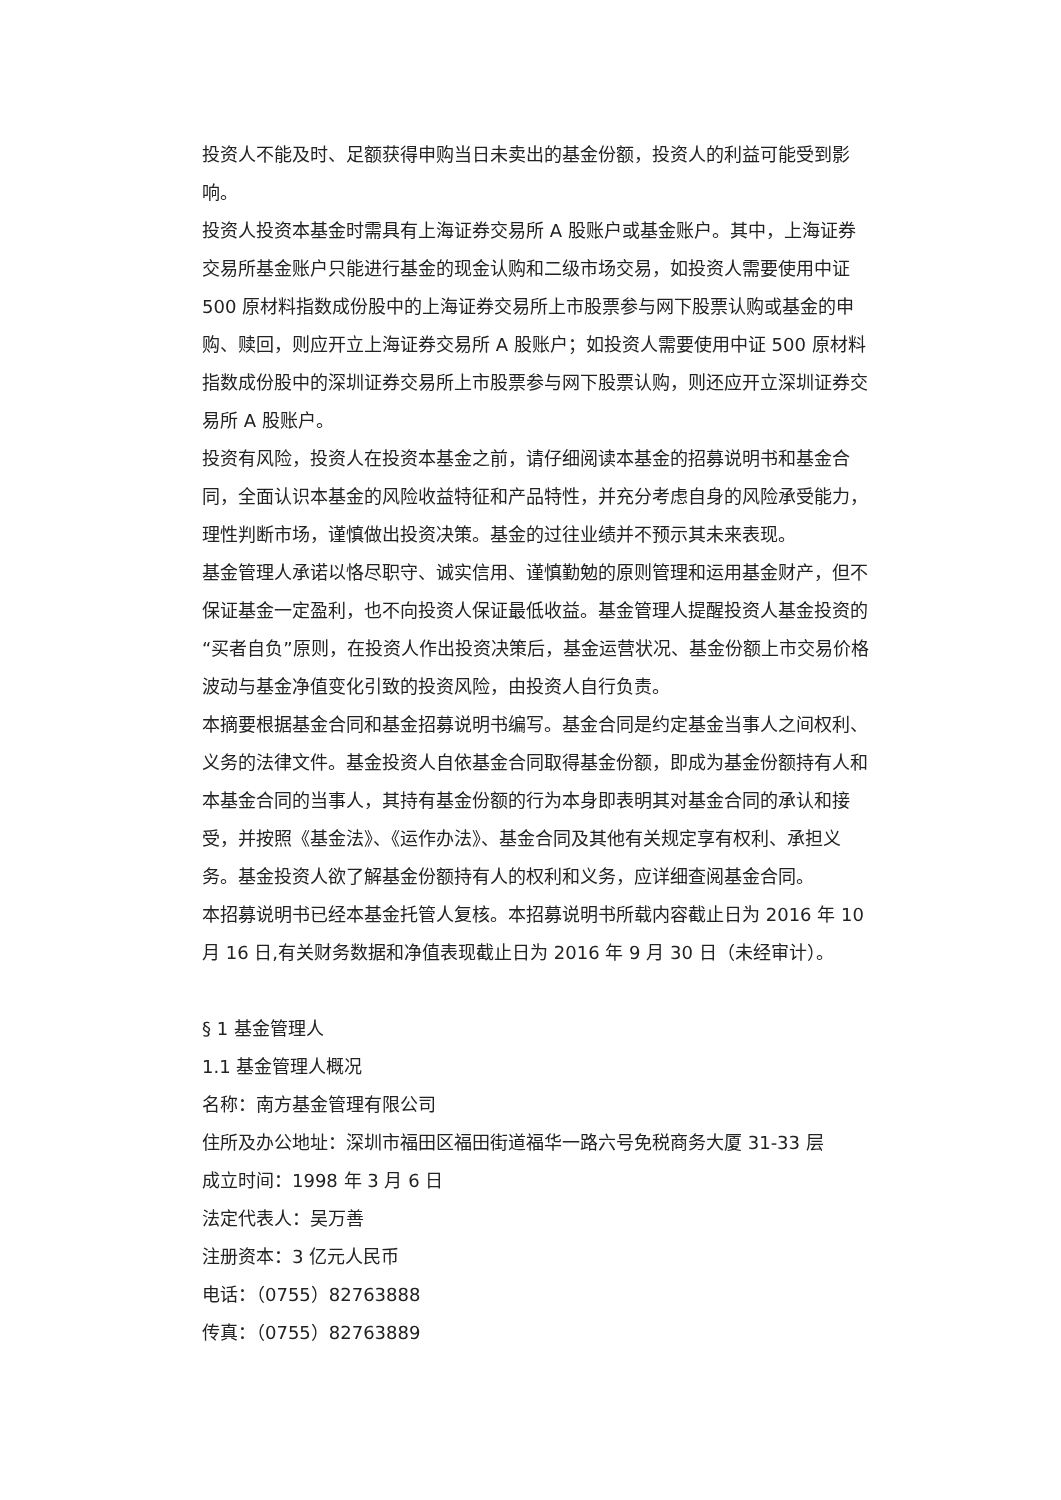投资人不能及时、足额获得申购当日未卖出的基金份额，投资人的利益可能受到影响。
投资人投资本基金时需具有上海证券交易所 A 股账户或基金账户。其中，上海证券交易所基金账户只能进行基金的现金认购和二级市场交易，如投资人需要使用中证 500 原材料指数成份股中的上海证券交易所上市股票参与网下股票认购或基金的申购、赎回，则应开立上海证券交易所 A 股账户；如投资人需要使用中证 500 原材料指数成份股中的深圳证券交易所上市股票参与网下股票认购，则还应开立深圳证券交易所 A 股账户。
投资有风险，投资人在投资本基金之前，请仔细阅读本基金的招募说明书和基金合同，全面认识本基金的风险收益特征和产品特性，并充分考虑自身的风险承受能力，理性判断市场，谨慎做出投资决策。基金的过往业绩并不预示其未来表现。
基金管理人承诺以恪尽职守、诚实信用、谨慎勤勉的原则管理和运用基金财产，但不保证基金一定盈利，也不向投资人保证最低收益。基金管理人提醒投资人基金投资的“买者自负”原则，在投资人作出投资决策后，基金运营状况、基金份额上市交易价格波动与基金净值变化引致的投资风险，由投资人自行负责。
本摘要根据基金合同和基金招募说明书编写。基金合同是约定基金当事人之间权利、义务的法律文件。基金投资人自依基金合同取得基金份额，即成为基金份额持有人和本基金合同的当事人，其持有基金份额的行为本身即表明其对基金合同的承认和接受，并按照《基金法》、《运作办法》、基金合同及其他有关规定享有权利、承担义务。基金投资人欲了解基金份额持有人的权利和义务，应详细查阅基金合同。
本招募说明书已经本基金托管人复核。本招募说明书所载内容截止日为 2016 年 10 月 16 日,有关财务数据和净值表现截止日为 2016 年 9 月 30 日（未经审计）。
§ 1 基金管理人
1.1 基金管理人概况
名称：南方基金管理有限公司
住所及办公地址：深圳市福田区福田街道福华一路六号免税商务大厦 31-33 层
成立时间：1998 年 3 月 6 日
法定代表人：吴万善
注册资本：3 亿元人民币
电话：（0755）82763888
传真：（0755）82763889